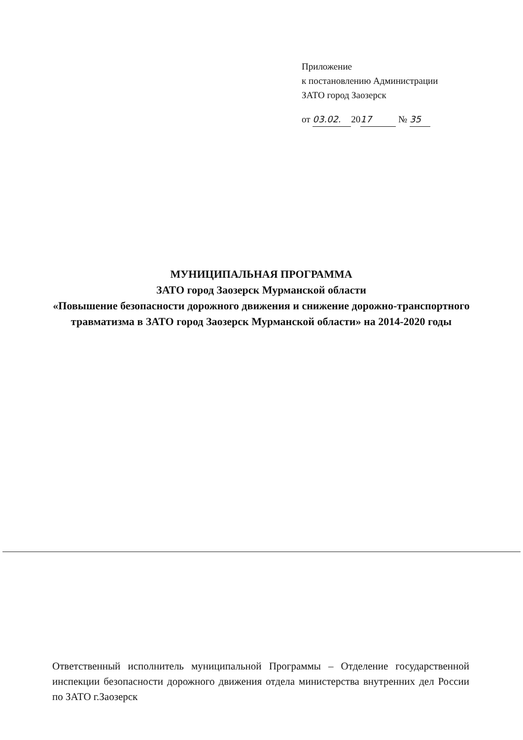Приложение
к постановлению Администрации
ЗАТО город Заозерск
от 03.02. 20 17 № 35
МУНИЦИПАЛЬНАЯ ПРОГРАММА
ЗАТО город Заозерск Мурманской области
«Повышение безопасности дорожного движения и снижение дорожно-транспортного травматизма в ЗАТО город Заозерск Мурманской области» на 2014-2020 годы
Ответственный исполнитель муниципальной Программы – Отделение государственной инспекции безопасности дорожного движения отдела министерства внутренних дел России по ЗАТО г.Заозерск